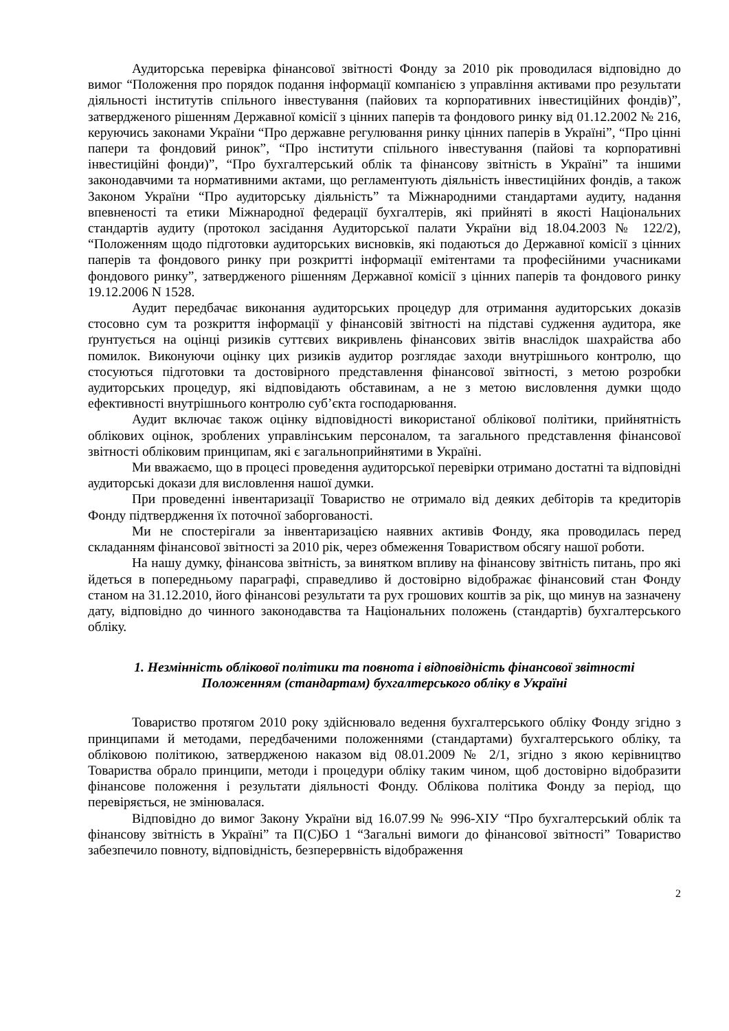Аудиторська перевірка фінансової звітності Фонду за 2010 рік проводилася відповідно до вимог “Положення про порядок подання інформації компанією з управління активами про результати діяльності інститутів спільного інвестування (пайових та корпоративних інвестиційних фондів)”, затвердженого рішенням Державної комісії з цінних паперів та фондового ринку від 01.12.2002 № 216, керуючись законами України “Про державне регулювання ринку цінних паперів в Україні”, “Про цінні папери та фондовий ринок”, “Про інститути спільного інвестування (пайові та корпоративні інвестиційні фонди)”, “Про бухгалтерський облік та фінансову звітність в Україні” та іншими законодавчими та нормативними актами, що регламентують діяльність інвестиційних фондів, а також Законом України “Про аудиторську діяльність” та Міжнародними стандартами аудиту, надання впевненості та етики Міжнародної федерації бухгалтерів, які прийняті в якості Національних стандартів аудиту (протокол засідання Аудиторської палати України від 18.04.2003 № 122/2), “Положенням щодо підготовки аудиторських висновків, які подаються до Державної комісії з цінних паперів та фондового ринку при розкритті інформації емітентами та професійними учасниками фондового ринку”, затвердженого рішенням Державної комісії з цінних паперів та фондового ринку 19.12.2006 N 1528.
Аудит передбачає виконання аудиторських процедур для отримання аудиторських доказів стосовно сум та розкриття інформації у фінансовій звітності на підставі судження аудитора, яке ґрунтується на оцінці ризиків суттєвих викривлень фінансових звітів внаслідок шахрайства або помилок. Виконуючи оцінку цих ризиків аудитор розглядає заходи внутрішнього контролю, що стосуються підготовки та достовірного представлення фінансової звітності, з метою розробки аудиторських процедур, які відповідають обставинам, а не з метою висловлення думки щодо ефективності внутрішнього контролю суб’єкта господарювання.
Аудит включає також оцінку відповідності використаної облікової політики, прийнятність облікових оцінок, зроблених управлінським персоналом, та загального представлення фінансової звітності обліковим принципам, які є загальноприйнятими в Україні.
Ми вважаємо, що в процесі проведення аудиторської перевірки отримано достатні та відповідні аудиторські докази для висловлення нашої думки.
При проведенні інвентаризації Товариство не отримало від деяких дебіторів та кредиторів Фонду підтвердження їх поточної заборгованості.
Ми не спостерігали за інвентаризацією наявних активів Фонду, яка проводилась перед складанням фінансової звітності за 2010 рік, через обмеження Товариством обсягу нашої роботи.
На нашу думку, фінансова звітність, за винятком впливу на фінансову звітність питань, про які йдеться в попередньому параграфі, справедливо й достовірно відображає фінансовий стан Фонду станом на 31.12.2010, його фінансові результати та рух грошових коштів за рік, що минув на зазначену дату, відповідно до чинного законодавства та Національних положень (стандартів) бухгалтерського обліку.
1. Незмінність облікової політики та повнота і відповідність фінансової звітності
Положенням (стандартам) бухгалтерського обліку в Україні
Товариство протягом 2010 року здійснювало ведення бухгалтерського обліку Фонду згідно з принципами й методами, передбаченими положеннями (стандартами) бухгалтерського обліку, та обліковою політикою, затвердженою наказом від 08.01.2009 № 2/1, згідно з якою керівництво Товариства обрало принципи, методи і процедури обліку таким чином, щоб достовірно відобразити фінансове положення і результати діяльності Фонду. Облікова політика Фонду за період, що перевіряється, не змінювалася.
Відповідно до вимог Закону України від 16.07.99 № 996-XIУ “Про бухгалтерський облік та фінансову звітність в Україні” та П(С)БО 1 “Загальні вимоги до фінансової звітності” Товариство забезпечило повноту, відповідність, безперервність відображення
2